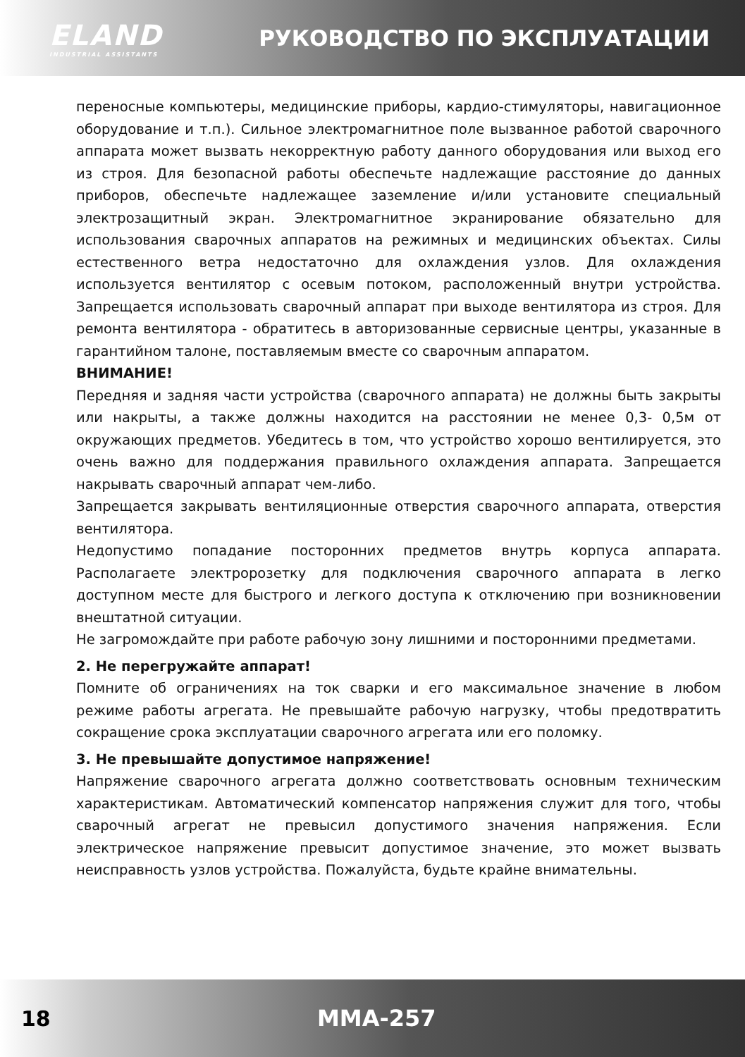ELAND
INDUSTRIAL ASSISTANTS
РУКОВОДСТВО ПО ЭКСПЛУАТАЦИИ
переносные компьютеры, медицинские приборы, кардио-стимуляторы, навигационное оборудование и т.п.). Сильное электромагнитное поле вызванное работой сварочного аппарата может вызвать некорректную работу данного оборудования или выход его из строя. Для безопасной работы обеспечьте надлежащие расстояние до данных приборов, обеспечьте надлежащее заземление и/или установите специальный электрозащитный экран. Электромагнитное экранирование обязательно для использования сварочных аппаратов на режимных и медицинских объектах. Силы естественного ветра недостаточно для охлаждения узлов. Для охлаждения используется вентилятор с осевым потоком, расположенный внутри устройства. Запрещается использовать сварочный аппарат при выходе вентилятора из строя. Для ремонта вентилятора - обратитесь в авторизованные сервисные центры, указанные в гарантийном талоне, поставляемым вместе со сварочным аппаратом.
ВНИМАНИЕ!
Передняя и задняя части устройства (сварочного аппарата) не должны быть закрыты или накрыты, а также должны находится на расстоянии не менее 0,3- 0,5м от окружающих предметов. Убедитесь в том, что устройство хорошо вентилируется, это очень важно для поддержания правильного охлаждения аппарата. Запрещается накрывать сварочный аппарат чем-либо.
Запрещается закрывать вентиляционные отверстия сварочного аппарата, отверстия вентилятора.
Недопустимо попадание посторонних предметов внутрь корпуса аппарата. Располагаете электророзетку для подключения сварочного аппарата в легко доступном месте для быстрого и легкого доступа к отключению при возникновении внештатной ситуации.
Не загромождайте при работе рабочую зону лишними и посторонними предметами.
2. Не перегружайте аппарат!
Помните об ограничениях на ток сварки и его максимальное значение в любом режиме работы агрегата. Не превышайте рабочую нагрузку, чтобы предотвратить сокращение срока эксплуатации сварочного агрегата или его поломку.
3. Не превышайте допустимое напряжение!
Напряжение сварочного агрегата должно соответствовать основным техническим характеристикам. Автоматический компенсатор напряжения служит для того, чтобы сварочный агрегат не превысил допустимого значения напряжения. Если электрическое напряжение превысит допустимое значение, это может вызвать неисправность узлов устройства. Пожалуйста, будьте крайне внимательны.
18 MMA-257